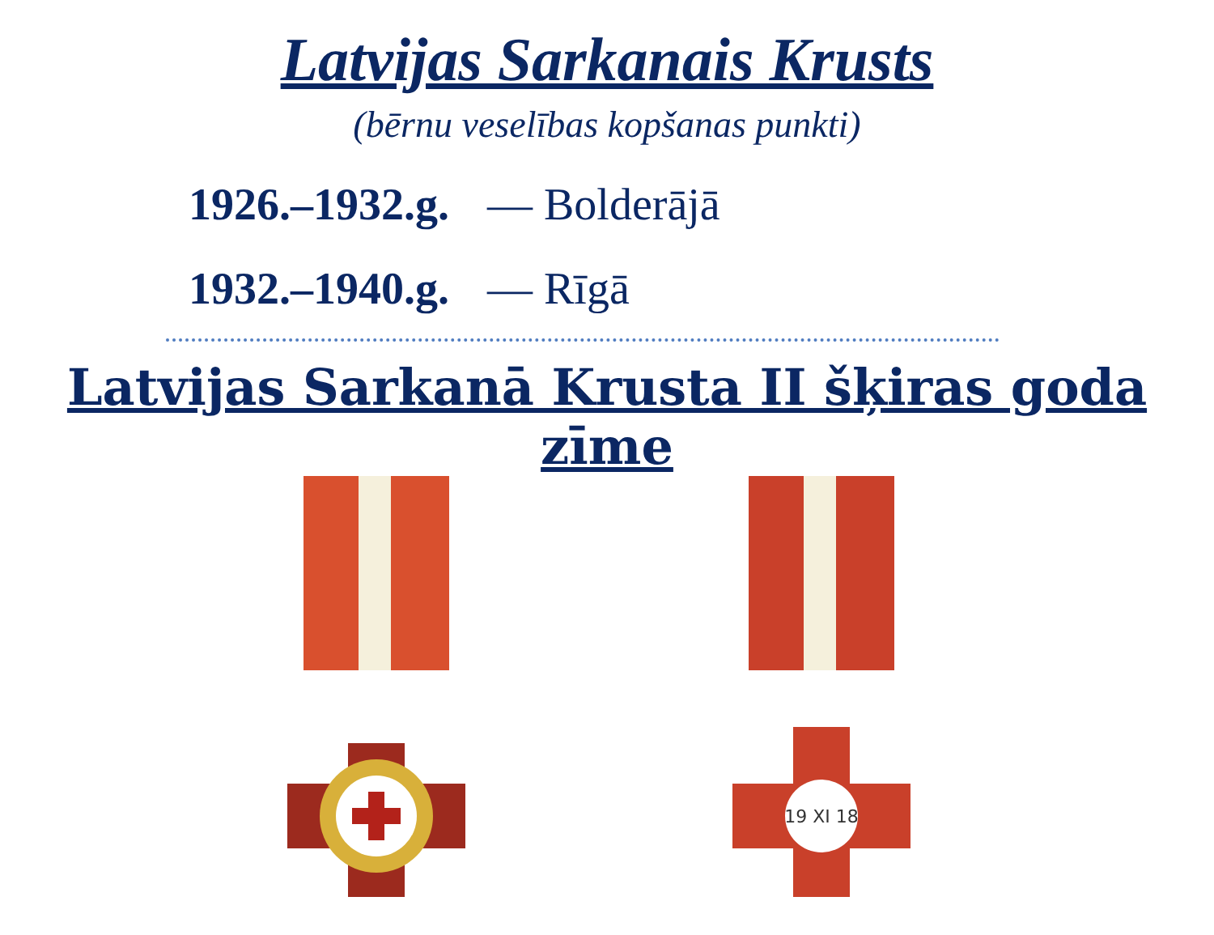Latvijas Sarkanais Krusts
(bērnu veselības kopšanas punkti)
1926.–1932.g. — Bolderājā
1932.–1940.g. — Rīgā
Latvijas Sarkanā Krusta II šķiras goda zīme
19 XI 18